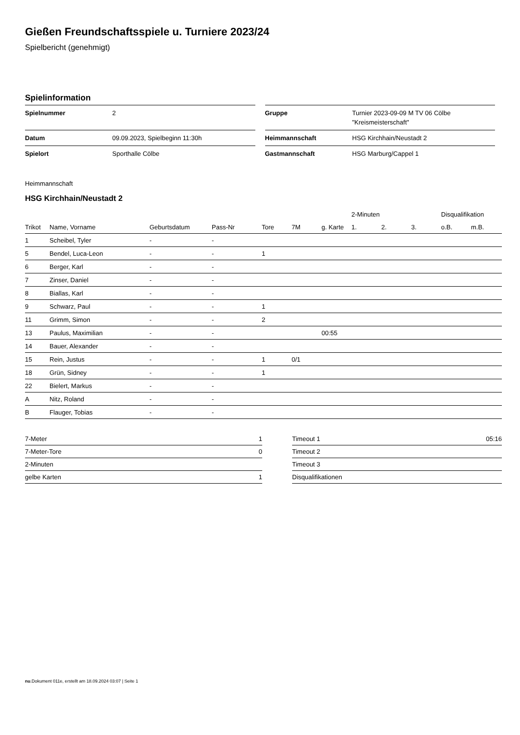Gießen Freundschaftsspiele u. Turniere 2023/24
Spielbericht (genehmigt)
Spielinformation
| Spielnummer | 2 |
| Datum | 09.09.2023, Spielbeginn 11:30h |
| Spielort | Sporthalle Cölbe |
| Gruppe | Turnier 2023-09-09 M TV 06 Cölbe "Kreismeisterschaft" |
| Heimmannschaft | HSG Kirchhain/Neustadt 2 |
| Gastmannschaft | HSG Marburg/Cappel 1 |
Heimmannschaft
HSG Kirchhain/Neustadt 2
| | | | | | | | | 2-Minuten | | | Disqualifikation | |
| --- | --- | --- | --- | --- | --- | --- | --- | --- | --- | --- | --- | --- |
| Trikot | Name, Vorname | Geburtsdatum | Pass-Nr | Tore | 7M | g. Karte | | 1. | 2. | 3. | o.B. | m.B. |
| 1 | Scheibel, Tyler | - | - | | | | | | | | | |
| 5 | Bendel, Luca-Leon | - | - | 1 | | | | | | | | |
| 6 | Berger, Karl | - | - | | | | | | | | | |
| 7 | Zinser, Daniel | - | - | | | | | | | | | |
| 8 | Biallas, Karl | - | - | | | | | | | | | |
| 9 | Schwarz, Paul | - | - | 1 | | | | | | | | |
| 11 | Grimm, Simon | - | - | 2 | | | | | | | | |
| 13 | Paulus, Maximilian | - | - | | | 00:55 | | | | | | |
| 14 | Bauer, Alexander | - | - | | | | | | | | | |
| 15 | Rein, Justus | - | - | 1 | 0/1 | | | | | | | |
| 18 | Grün, Sidney | - | - | 1 | | | | | | | | |
| 22 | Bielert, Markus | - | - | | | | | | | | | |
| A | Nitz, Roland | - | - | | | | | | | | | |
| B | Flauger, Tobias | - | - | | | | | | | | | |
| 7-Meter | 1 |
| 7-Meter-Tore | 0 |
| 2-Minuten | |
| gelbe Karten | 1 |
| Timeout 1 | 05:16 |
| Timeout 2 | |
| Timeout 3 | |
| Disqualifikationen | |
nu.Dokument 011e, erstellt am 18.09.2024 03:07 | Seite 1